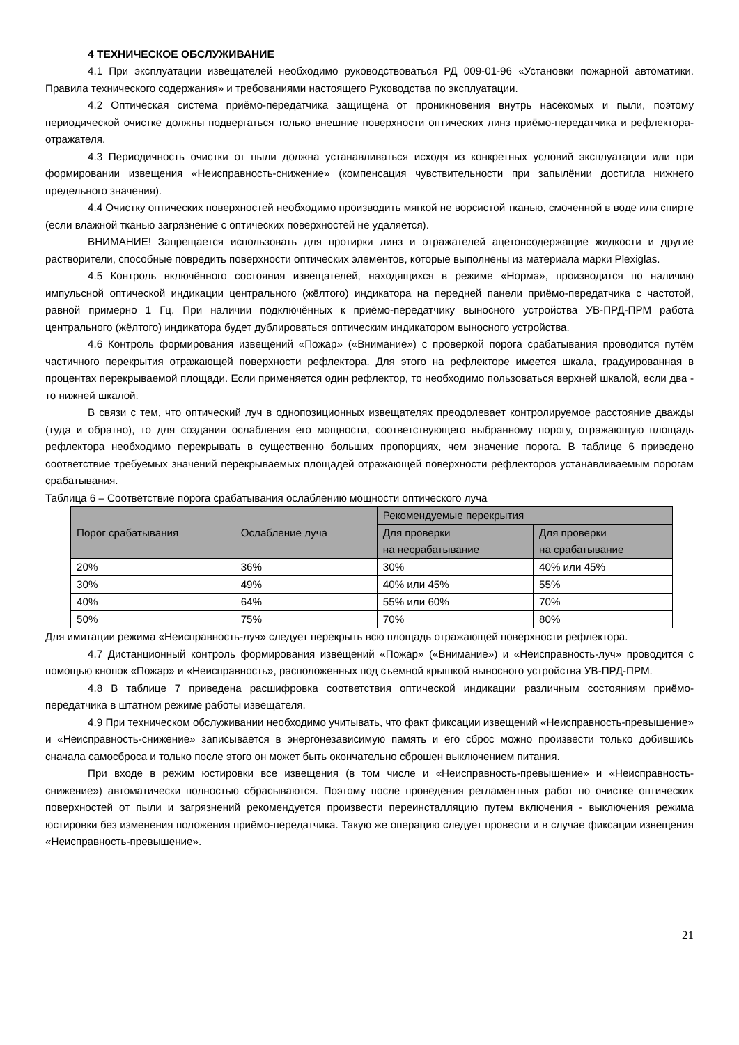4 ТЕХНИЧЕСКОЕ ОБСЛУЖИВАНИЕ
4.1 При эксплуатации извещателей необходимо руководствоваться РД 009-01-96 «Установки пожарной автоматики. Правила технического содержания» и требованиями настоящего Руководства по эксплуатации.
4.2 Оптическая система приёмо-передатчика защищена от проникновения внутрь насекомых и пыли, поэтому периодической очистке должны подвергаться только внешние поверхности оптических линз приёмо-передатчика и рефлектора-отражателя.
4.3 Периодичность очистки от пыли должна устанавливаться исходя из конкретных условий эксплуатации или при формировании извещения «Неисправность-снижение» (компенсация чувствительности при запылёнии достигла нижнего предельного значения).
4.4 Очистку оптических поверхностей необходимо производить мягкой не ворсистой тканью, смоченной в воде или спирте (если влажной тканью загрязнение с оптических поверхностей не удаляется).
ВНИМАНИЕ! Запрещается использовать для протирки линз и отражателей ацетонсодержащие жидкости и другие растворители, способные повредить поверхности оптических элементов, которые выполнены из материала марки Plexiglas.
4.5 Контроль включённого состояния извещателей, находящихся в режиме «Норма», производится по наличию импульсной оптической индикации центрального (жёлтого) индикатора на передней панели приёмо-передатчика с частотой, равной примерно 1 Гц. При наличии подключённых к приёмо-передатчику выносного устройства УВ-ПРД-ПРМ работа центрального (жёлтого) индикатора будет дублироваться оптическим индикатором выносного устройства.
4.6 Контроль формирования извещений «Пожар» («Внимание») с проверкой порога срабатывания проводится путём частичного перекрытия отражающей поверхности рефлектора. Для этого на рефлекторе имеется шкала, градуированная в процентах перекрываемой площади. Если применяется один рефлектор, то необходимо пользоваться верхней шкалой, если два - то нижней шкалой.
В связи с тем, что оптический луч в однопозиционных извещателях преодолевает контролируемое расстояние дважды (туда и обратно), то для создания ослабления его мощности, соответствующего выбранному порогу, отражающую площадь рефлектора необходимо перекрывать в существенно больших пропорциях, чем значение порога. В таблице 6 приведено соответствие требуемых значений перекрываемых площадей отражающей поверхности рефлекторов устанавливаемым порогам срабатывания.
Таблица 6 – Соответствие порога срабатывания ослаблению мощности оптического луча
| Порог срабатывания | Ослабление луча | Рекомендуемые перекрытия | |
| --- | --- | --- | --- |
| | | Для проверки на несрабатывание | Для проверки на срабатывание |
| 20% | 36% | 30% | 40% или 45% |
| 30% | 49% | 40% или 45% | 55% |
| 40% | 64% | 55% или 60% | 70% |
| 50% | 75% | 70% | 80% |
Для имитации режима «Неисправность-луч» следует перекрыть всю площадь отражающей поверхности рефлектора.
4.7 Дистанционный контроль формирования извещений «Пожар» («Внимание») и «Неисправность-луч» проводится с помощью кнопок «Пожар» и «Неисправность», расположенных под съемной крышкой выносного устройства УВ-ПРД-ПРМ.
4.8 В таблице 7 приведена расшифровка соответствия оптической индикации различным состояниям приёмо-передатчика в штатном режиме работы извещателя.
4.9 При техническом обслуживании необходимо учитывать, что факт фиксации извещений «Неисправность-превышение» и «Неисправность-снижение» записывается в энергонезависимую память и его сброс можно произвести только добившись сначала самосброса и только после этого он может быть окончательно сброшен выключением питания.
При входе в режим юстировки все извещения (в том числе и «Неисправность-превышение» и «Неисправность-снижение») автоматически полностью сбрасываются. Поэтому после проведения регламентных работ по очистке оптических поверхностей от пыли и загрязнений рекомендуется произвести переинсталляцию путем включения - выключения режима юстировки без изменения положения приёмо-передатчика. Такую же операцию следует провести и в случае фиксации извещения «Неисправность-превышение».
21